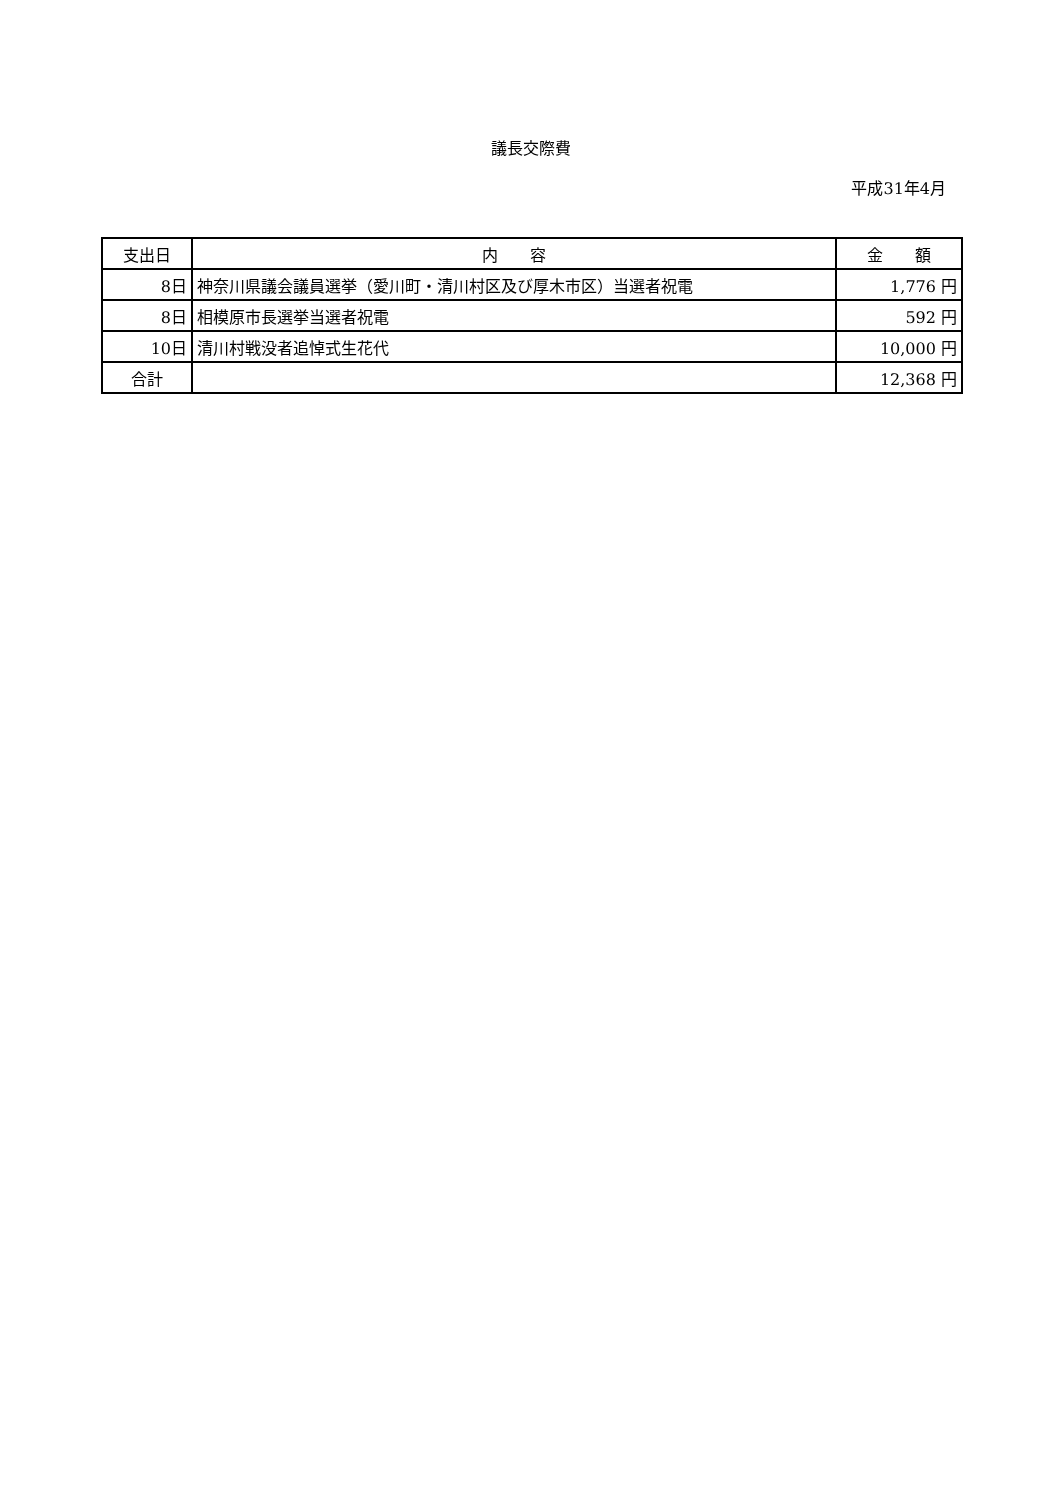議長交際費
平成31年4月
| 支出日 | 内 容 | 金 額 |
| --- | --- | --- |
| 8日 | 神奈川県議会議員選挙（愛川町・清川村区及び厚木市区）当選者祝電 | 1,776 円 |
| 8日 | 相模原市長選挙当選者祝電 | 592 円 |
| 10日 | 清川村戦没者追悼式生花代 | 10,000 円 |
| 合計 | | 12,368 円 |